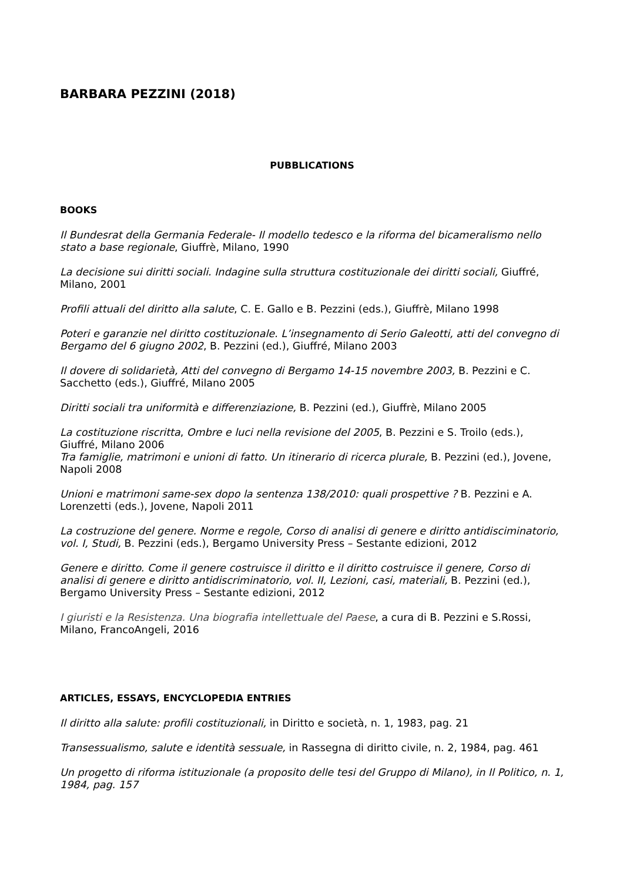BARBARA PEZZINI (2018)
PUBBLICATIONS
BOOKS
Il Bundesrat della Germania Federale- Il modello tedesco e la riforma del bicameralismo nello stato a base regionale, Giuffrè, Milano, 1990
La decisione sui diritti sociali. Indagine sulla struttura costituzionale dei diritti sociali, Giuffré, Milano, 2001
Profili attuali del diritto alla salute, C. E. Gallo e B. Pezzini (eds.), Giuffrè, Milano 1998
Poteri e garanzie nel diritto costituzionale. L’insegnamento di Serio Galeotti, atti del convegno di Bergamo del 6 giugno 2002, B. Pezzini (ed.), Giuffré, Milano 2003
Il dovere di solidarietà, Atti del convegno di Bergamo 14-15 novembre 2003, B. Pezzini e C. Sacchetto (eds.), Giuffré, Milano 2005
Diritti sociali tra uniformità e differenziazione, B. Pezzini (ed.), Giuffrè, Milano 2005
La costituzione riscritta, Ombre e luci nella revisione del 2005, B. Pezzini e S. Troilo (eds.), Giuffré, Milano 2006
Tra famiglie, matrimoni e unioni di fatto. Un itinerario di ricerca plurale, B. Pezzini (ed.), Jovene, Napoli 2008
Unioni e matrimoni same-sex dopo la sentenza 138/2010: quali prospettive ? B. Pezzini e A. Lorenzetti (eds.), Jovene, Napoli 2011
La costruzione del genere. Norme e regole, Corso di analisi di genere e diritto antidisciminatorio, vol. I, Studi, B. Pezzini (eds.), Bergamo University Press – Sestante edizioni, 2012
Genere e diritto. Come il genere costruisce il diritto e il diritto costruisce il genere, Corso di analisi di genere e diritto antidiscriminatorio, vol. II, Lezioni, casi, materiali, B. Pezzini (ed.), Bergamo University Press – Sestante edizioni, 2012
I giuristi e la Resistenza. Una biografia intellettuale del Paese, a cura di B. Pezzini e S.Rossi, Milano, FrancoAngeli, 2016
ARTICLES, ESSAYS, ENCYCLOPEDIA ENTRIES
Il diritto alla salute: profili costituzionali, in Diritto e società, n. 1, 1983, pag. 21
Transessualismo, salute e identità sessuale, in Rassegna di diritto civile, n. 2, 1984, pag. 461
Un progetto di riforma istituzionale (a proposito delle tesi del Gruppo di Milano), in Il Politico, n. 1, 1984, pag. 157